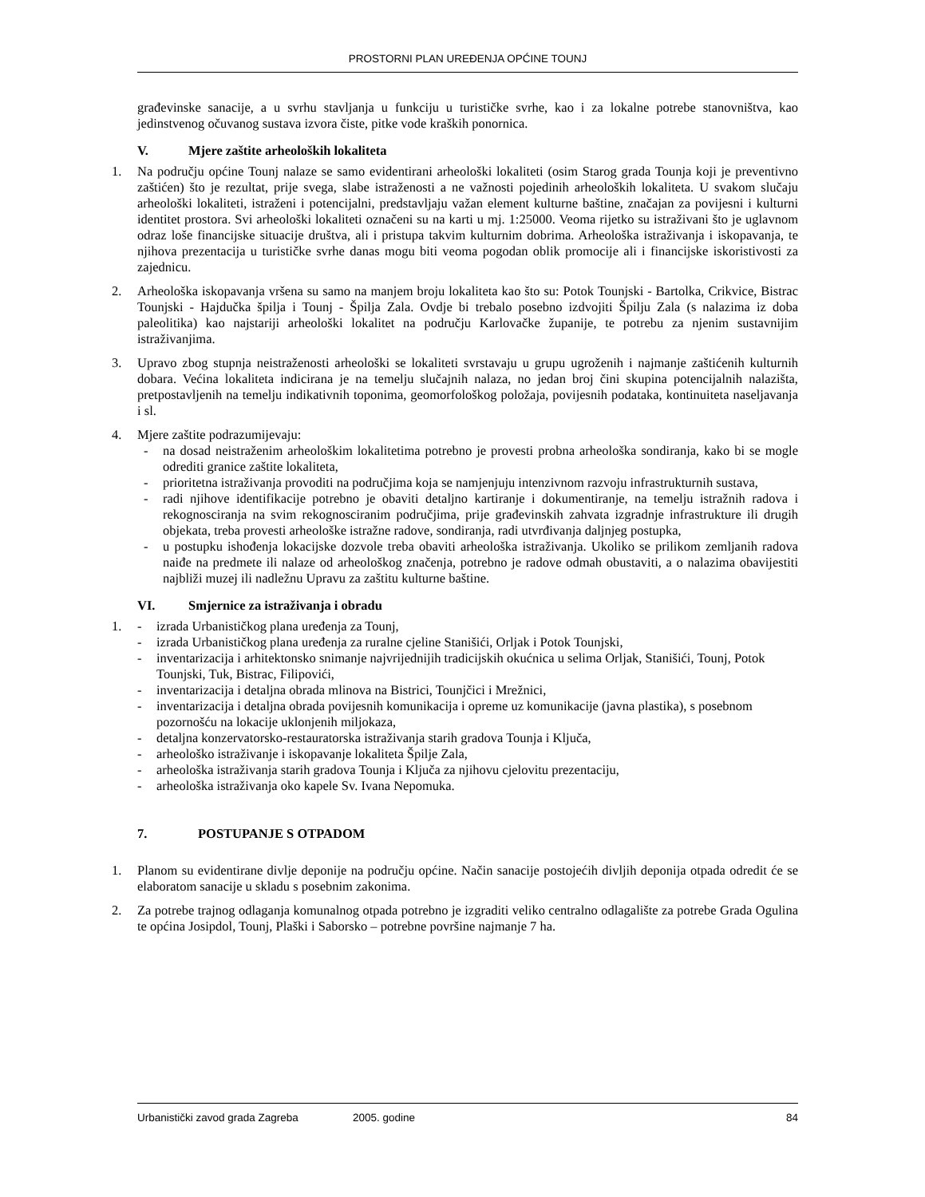PROSTORNI PLAN UREĐENJA OPĆINE TOUNJ
građevinske sanacije, a u svrhu stavljanja u funkciju u turističke svrhe, kao i za lokalne potrebe stanovništva, kao jedinstvenog očuvanog sustava izvora čiste, pitke vode kraških ponornica.
V. Mjere zaštite arheoloških lokaliteta
1. Na području općine Tounj nalaze se samo evidentirani arheološki lokaliteti (osim Starog grada Tounja koji je preventivno zaštićen) što je rezultat, prije svega, slabe istraženosti a ne važnosti pojedinih arheoloških lokaliteta. U svakom slučaju arheološki lokaliteti, istraženi i potencijalni, predstavljaju važan element kulturne baštine, značajan za povijesni i kulturni identitet prostora. Svi arheološki lokaliteti označeni su na karti u mj. 1:25000. Veoma rijetko su istraživani što je uglavnom odraz loše financijske situacije društva, ali i pristupa takvim kulturnim dobrima. Arheološka istraživanja i iskopavanja, te njihova prezentacija u turističke svrhe danas mogu biti veoma pogodan oblik promocije ali i financijske iskoristivosti za zajednicu.
2. Arheološka iskopavanja vršena su samo na manjem broju lokaliteta kao što su: Potok Tounjski - Bartolka, Crikvice, Bistrac Tounjski - Hajdučka špilja i Tounj - Špilja Zala. Ovdje bi trebalo posebno izdvojiti Špilju Zala (s nalazima iz doba paleolitika) kao najstariji arheološki lokalitet na području Karlovačke županije, te potrebu za njenim sustavnijim istraživanjima.
3. Upravo zbog stupnja neistraženosti arheološki se lokaliteti svrstavaju u grupu ugroženih i najmanje zaštićenih kulturnih dobara. Većina lokaliteta indicirana je na temelju slučajnih nalaza, no jedan broj čini skupina potencijalnih nalazišta, pretpostavljenih na temelju indikativnih toponima, geomorfološkog položaja, povijesnih podataka, kontinuiteta naseljavanja i sl.
4. Mjere zaštite podrazumijevaju:
- na dosad neistraženim arheološkim lokalitetima potrebno je provesti probna arheološka sondiranja, kako bi se mogle odrediti granice zaštite lokaliteta,
- prioritetna istraživanja provoditi na područjima koja se namjenjuju intenzivnom razvoju infrastrukturnih sustava,
- radi njihove identifikacije potrebno je obaviti detaljno kartiranje i dokumentiranje, na temelju istražnih radova i rekognosciranja na svim rekognosciranim područjima, prije građevinskih zahvata izgradnje infrastrukture ili drugih objekata, treba provesti arheološke istražne radove, sondiranja, radi utvrđivanja daljnjeg postupka,
- u postupku ishođenja lokacijske dozvole treba obaviti arheološka istraživanja. Ukoliko se prilikom zemljanih radova naiđe na predmete ili nalaze od arheološkog značenja, potrebno je radove odmah obustaviti, a o nalazima obavijestiti najbliži muzej ili nadležnu Upravu za zaštitu kulturne baštine.
VI. Smjernice za istraživanja i obradu
1. - izrada Urbanističkog plana uređenja za Tounj,
- izrada Urbanističkog plana uređenja za ruralne cjeline Stanišići, Orljak i Potok Tounjski,
- inventarizacija i arhitektonsko snimanje najvrijednijih tradicijskih okućnica u selima Orljak, Stanišići, Tounj, Potok Tounjski, Tuk, Bistrac, Filipovići,
- inventarizacija i detaljna obrada mlinova na Bistrici, Tounjčici i Mrežnici,
- inventarizacija i detaljna obrada povijesnih komunikacija i opreme uz komunikacije (javna plastika), s posebnom pozornošću na lokacije uklonjenih miljokaza,
- detaljna konzervatorsko-restauratorska istraživanja starih gradova Tounja i Ključa,
- arheološko istraživanje i iskopavanje lokaliteta Špilje Zala,
- arheološka istraživanja starih gradova Tounja i Ključa za njihovu cjelovitu prezentaciju,
- arheološka istraživanja oko kapele Sv. Ivana Nepomuka.
7. POSTUPANJE S OTPADOM
1. Planom su evidentirane divlje deponije na području općine. Način sanacije postojećih divljih deponija otpada odredit će se elaboratom sanacije u skladu s posebnim zakonima.
2. Za potrebe trajnog odlaganja komunalnog otpada potrebno je izgraditi veliko centralno odlagalište za potrebe Grada Ogulina te općina Josipdol, Tounj, Plaški i Saborsko – potrebne površine najmanje 7 ha.
Urbanistički zavod grada Zagreba 2005. godine 84